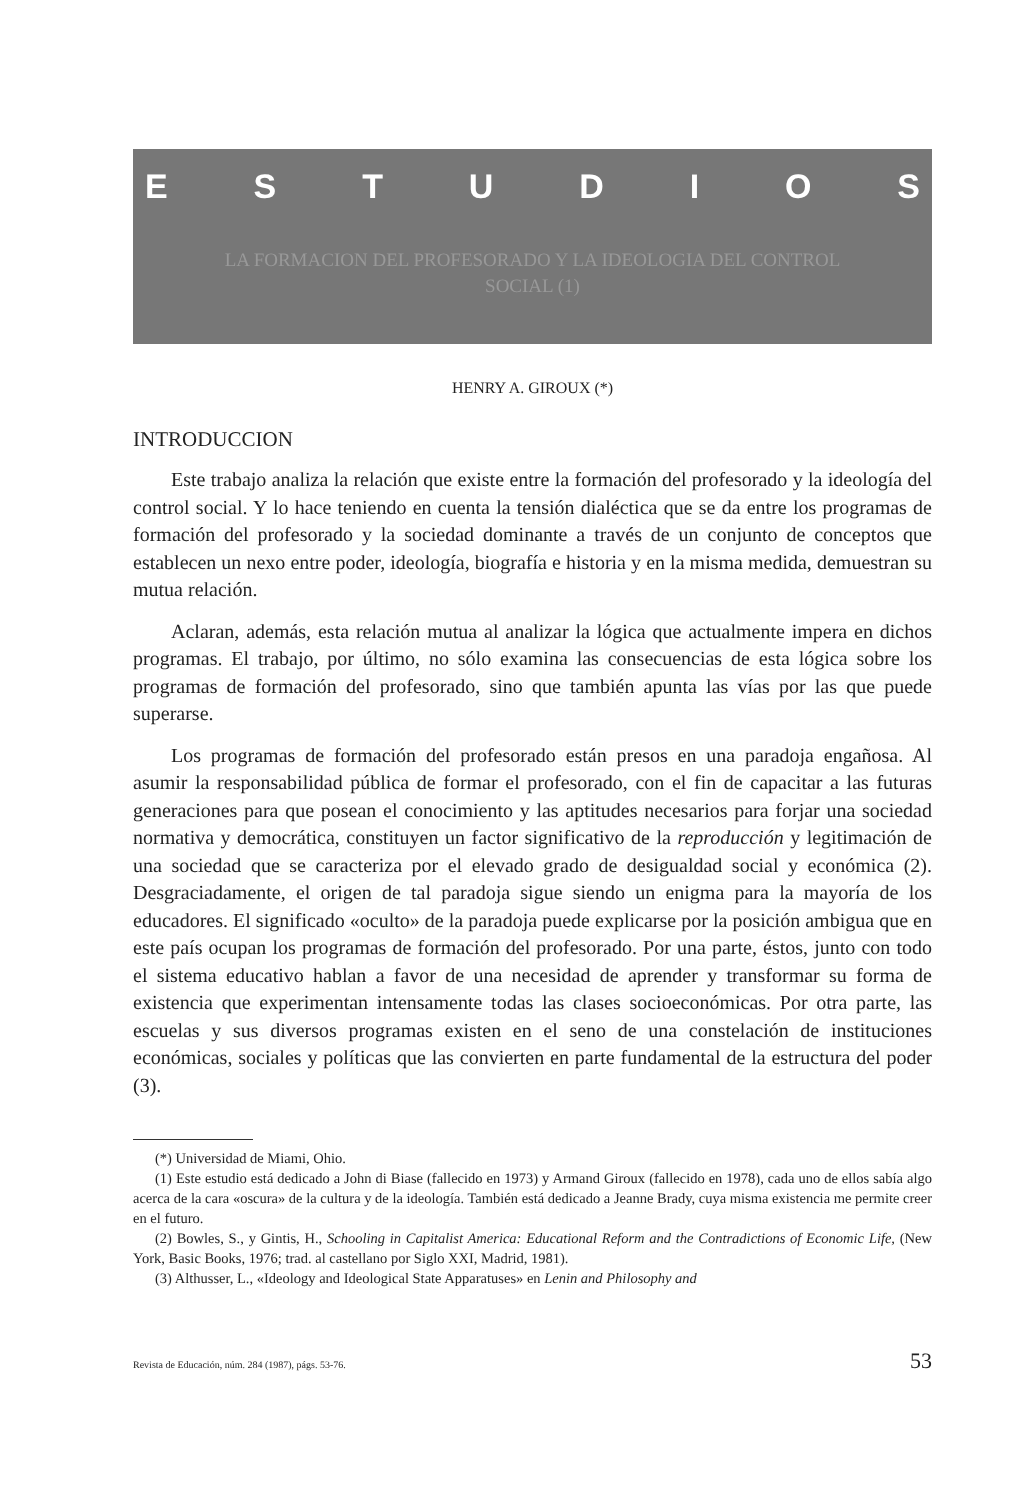ESTUDIOS
LA FORMACION DEL PROFESORADO Y LA IDEOLOGIA DEL CONTROL
SOCIAL (1)
HENRY A. GIROUX (*)
INTRODUCCION
Este trabajo analiza la relación que existe entre la formación del profesorado y la ideología del control social. Y lo hace teniendo en cuenta la tensión dialéctica que se da entre los programas de formación del profesorado y la sociedad dominante a través de un conjunto de conceptos que establecen un nexo entre poder, ideología, biografía e historia y en la misma medida, demuestran su mutua relación.
Aclaran, además, esta relación mutua al analizar la lógica que actualmente impera en dichos programas. El trabajo, por último, no sólo examina las consecuencias de esta lógica sobre los programas de formación del profesorado, sino que también apunta las vías por las que puede superarse.
Los programas de formación del profesorado están presos en una paradoja engañosa. Al asumir la responsabilidad pública de formar el profesorado, con el fin de capacitar a las futuras generaciones para que posean el conocimiento y las aptitudes necesarios para forjar una sociedad normativa y democrática, constituyen un factor significativo de la reproducción y legitimación de una sociedad que se caracteriza por el elevado grado de desigualdad social y económica (2). Desgraciadamente, el origen de tal paradoja sigue siendo un enigma para la mayoría de los educadores. El significado «oculto» de la paradoja puede explicarse por la posición ambigua que en este país ocupan los programas de formación del profesorado. Por una parte, éstos, junto con todo el sistema educativo hablan a favor de una necesidad de aprender y transformar su forma de existencia que experimentan intensamente todas las clases socioeconómicas. Por otra parte, las escuelas y sus diversos programas existen en el seno de una constelación de instituciones económicas, sociales y políticas que las convierten en parte fundamental de la estructura del poder (3).
(*) Universidad de Miami, Ohio.
(1) Este estudio está dedicado a John di Biase (fallecido en 1973) y Armand Giroux (fallecido en 1978), cada uno de ellos sabía algo acerca de la cara «oscura» de la cultura y de la ideología. También está dedicado a Jeanne Brady, cuya misma existencia me permite creer en el futuro.
(2) Bowles, S., y Gintis, H., Schooling in Capitalist America: Educational Reform and the Contradictions of Economic Life, (New York, Basic Books, 1976; trad. al castellano por Siglo XXI, Madrid, 1981).
(3) Althusser, L., «Ideology and Ideological State Apparatuses» en Lenin and Philosophy and
Revista de Educación, núm. 284 (1987), págs. 53-76. 53